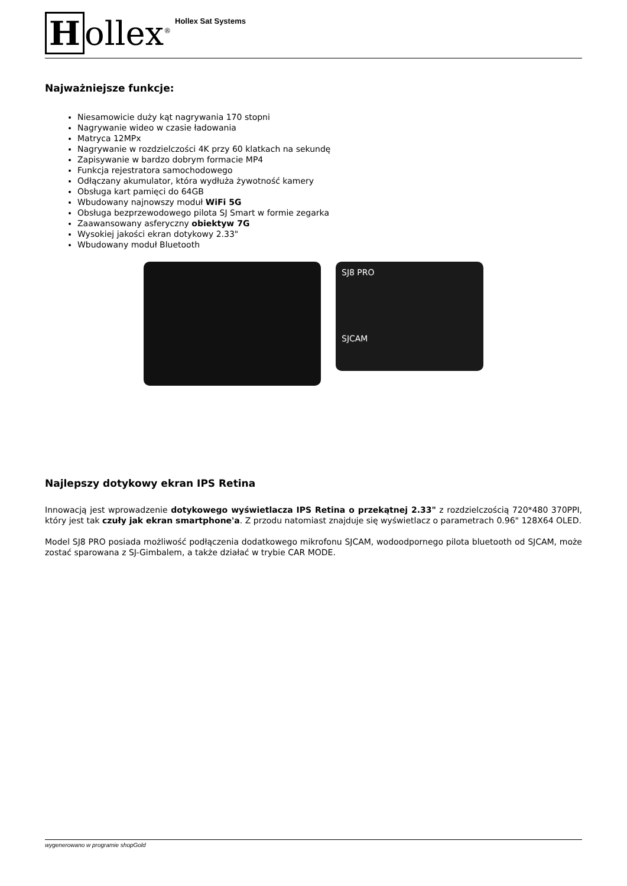Hollex<sup>®</sup>
Hollex Sat Systems
Najważniejsze funkcje:
Niesamowicie duży kąt nagrywania 170 stopni
Nagrywanie wideo w czasie ładowania
Matryca 12MPx
Nagrywanie w rozdzielczości 4K przy 60 klatkach na sekundę
Zapisywanie w bardzo dobrym formacie MP4
Funkcja rejestratora samochodowego
Odłączany akumulator, która wydłuża żywotność kamery
Obsługa kart pamięci do 64GB
Wbudowany najnowszy moduł WiFi 5G
Obsługa bezprzewodowego pilota SJ Smart w formie zegarka
Zaawansowany asferyczny obiektyw 7G
Wysokiej jakości ekran dotykowy 2.33"
Wbudowany moduł Bluetooth
SJ8 PRO
SJCAM
Najlepszy dotykowy ekran IPS Retina
Innowacją jest wprowadzenie dotykowego wyświetlacza IPS Retina o przekątnej 2.33" z rozdzielczością 720*480 370PPI, który jest tak czuły jak ekran smartphone'a. Z przodu natomiast znajduje się wyświetlacz o parametrach 0.96" 128X64 OLED.
Model SJ8 PRO posiada możliwość podłączenia dodatkowego mikrofonu SJCAM, wodoodpornego pilota bluetooth od SJCAM, może zostać sparowana z SJ-Gimbalem, a także działać w trybie CAR MODE.
wygenerowano w programie shopGold